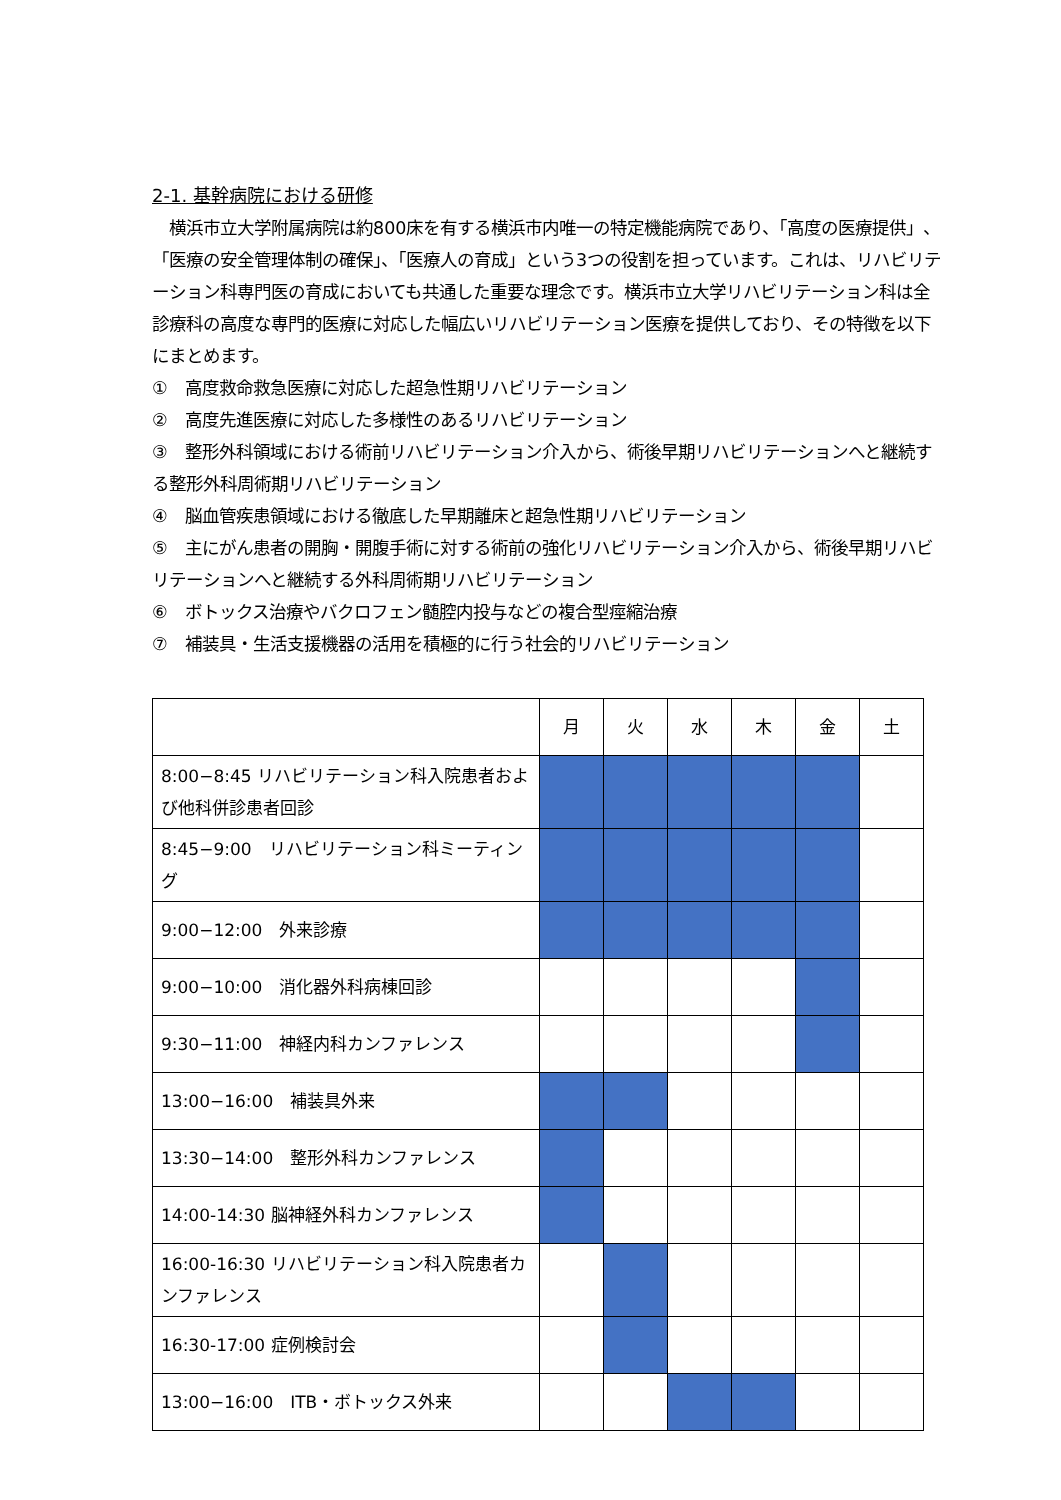2-1. 基幹病院における研修
　横浜市立大学附属病院は約800床を有する横浜市内唯一の特定機能病院であり、「高度の医療提供」、「医療の安全管理体制の確保」、「医療人の育成」という3つの役割を担っています。これは、リハビリテーション科専門医の育成においても共通した重要な理念です。横浜市立大学リハビリテーション科は全診療科の高度な専門的医療に対応した幅広いリハビリテーション医療を提供しており、その特徴を以下にまとめます。
①　高度救命救急医療に対応した超急性期リハビリテーション
②　高度先進医療に対応した多様性のあるリハビリテーション
③　整形外科領域における術前リハビリテーション介入から、術後早期リハビリテーションへと継続する整形外科周術期リハビリテーション
④　脳血管疾患領域における徹底した早期離床と超急性期リハビリテーション
⑤　主にがん患者の開胸・開腹手術に対する術前の強化リハビリテーション介入から、術後早期リハビリテーションへと継続する外科周術期リハビリテーション
⑥　ボトックス治療やバクロフェン髄腔内投与などの複合型痙縮治療
⑦　補装具・生活支援機器の活用を積極的に行う社会的リハビリテーション
| | 月 | 火 | 水 | 木 | 金 | 土 |
| 8:00−8:45 リハビリテーション科入院患者および他科併診患者回診 | | | | | | |
| 8:45−9:00 リハビリテーション科ミーティング | | | | | | |
| 9:00−12:00 外来診療 | | | | | | |
| 9:00−10:00 消化器外科病棟回診 | | | | | | |
| 9:30−11:00 神経内科カンファレンス | | | | | | |
| 13:00−16:00 補装具外来 | | | | | | |
| 13:30−14:00 整形外科カンファレンス | | | | | | |
| 14:00-14:30 脳神経外科カンファレンス | | | | | | |
| 16:00-16:30 リハビリテーション科入院患者カンファレンス | | | | | | |
| 16:30-17:00 症例検討会 | | | | | | |
| 13:00−16:00 ITB・ボトックス外来 | | | | | | |